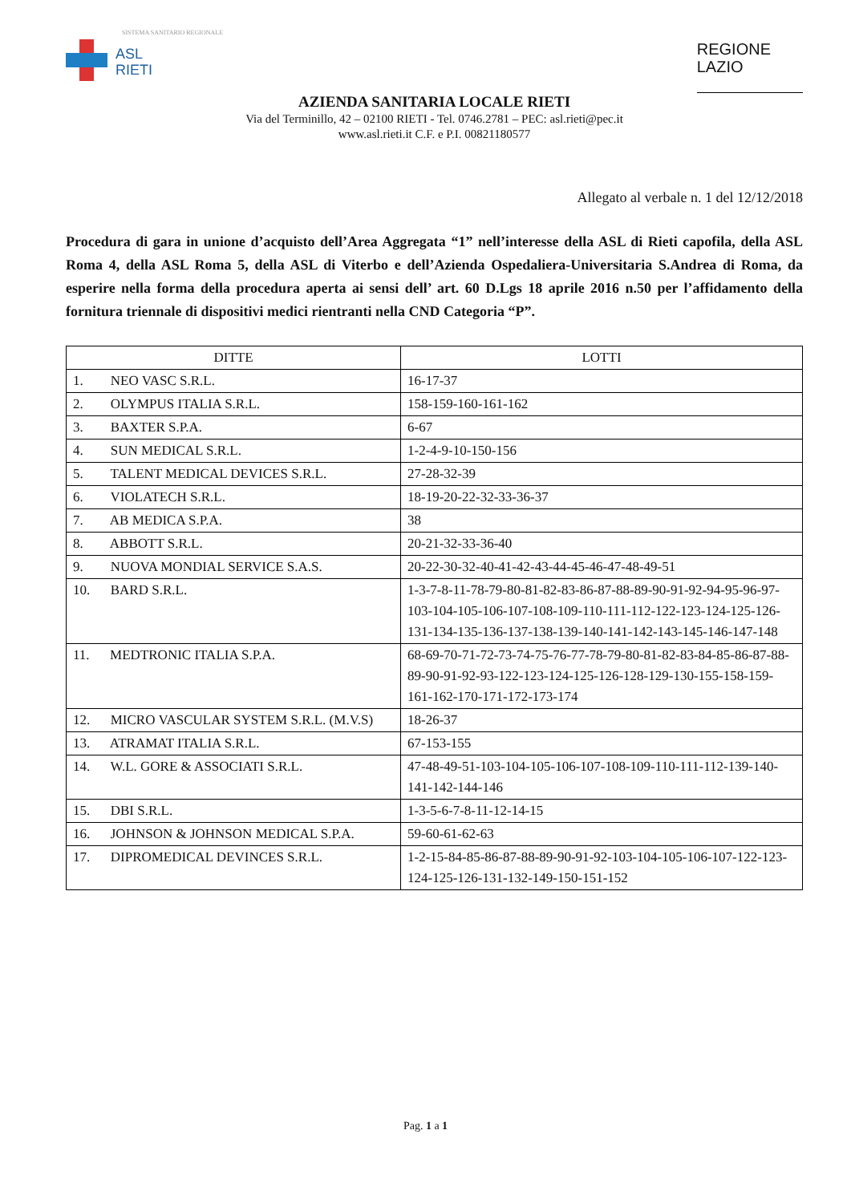SISTEMA SANITARIO REGIONALE
ASL
RIETI
REGIONE
LAZIO
AZIENDA SANITARIA LOCALE RIETI
Via del Terminillo, 42 – 02100 RIETI - Tel. 0746.2781 – PEC: asl.rieti@pec.it
www.asl.rieti.it C.F. e P.I. 00821180577
Allegato al verbale n. 1 del 12/12/2018
Procedura di gara in unione d’acquisto dell’Area Aggregata “1” nell’interesse della ASL di Rieti capofila, della ASL Roma 4, della ASL Roma 5, della ASL di Viterbo e dell’Azienda Ospedaliera-Universitaria S.Andrea di Roma, da esperire nella forma della procedura aperta ai sensi dell’ art. 60 D.Lgs 18 aprile 2016 n.50 per l’affidamento della fornitura triennale di dispositivi medici rientranti nella CND Categoria “P”.
| DITTE | LOTTI |
| --- | --- |
| 1. NEO VASC S.R.L. | 16-17-37 |
| 2. OLYMPUS ITALIA S.R.L. | 158-159-160-161-162 |
| 3. BAXTER S.P.A. | 6-67 |
| 4. SUN MEDICAL S.R.L. | 1-2-4-9-10-150-156 |
| 5. TALENT MEDICAL DEVICES S.R.L. | 27-28-32-39 |
| 6. VIOLATECH S.R.L. | 18-19-20-22-32-33-36-37 |
| 7. AB MEDICA S.P.A. | 38 |
| 8. ABBOTT S.R.L. | 20-21-32-33-36-40 |
| 9. NUOVA MONDIAL SERVICE S.A.S. | 20-22-30-32-40-41-42-43-44-45-46-47-48-49-51 |
| 10. BARD S.R.L. | 1-3-7-8-11-78-79-80-81-82-83-86-87-88-89-90-91-92-94-95-96-97-103-104-105-106-107-108-109-110-111-112-122-123-124-125-126-131-134-135-136-137-138-139-140-141-142-143-145-146-147-148 |
| 11. MEDTRONIC ITALIA S.P.A. | 68-69-70-71-72-73-74-75-76-77-78-79-80-81-82-83-84-85-86-87-88-89-90-91-92-93-122-123-124-125-126-128-129-130-155-158-159-161-162-170-171-172-173-174 |
| 12. MICRO VASCULAR SYSTEM S.R.L. (M.V.S) | 18-26-37 |
| 13. ATRAMAT ITALIA S.R.L. | 67-153-155 |
| 14. W.L. GORE & ASSOCIATI S.R.L. | 47-48-49-51-103-104-105-106-107-108-109-110-111-112-139-140-141-142-144-146 |
| 15. DBI S.R.L. | 1-3-5-6-7-8-11-12-14-15 |
| 16. JOHNSON & JOHNSON MEDICAL S.P.A. | 59-60-61-62-63 |
| 17. DIPROMEDICAL DEVINCES S.R.L. | 1-2-15-84-85-86-87-88-89-90-91-92-103-104-105-106-107-122-123-124-125-126-131-132-149-150-151-152 |
Pag. 1 a 1